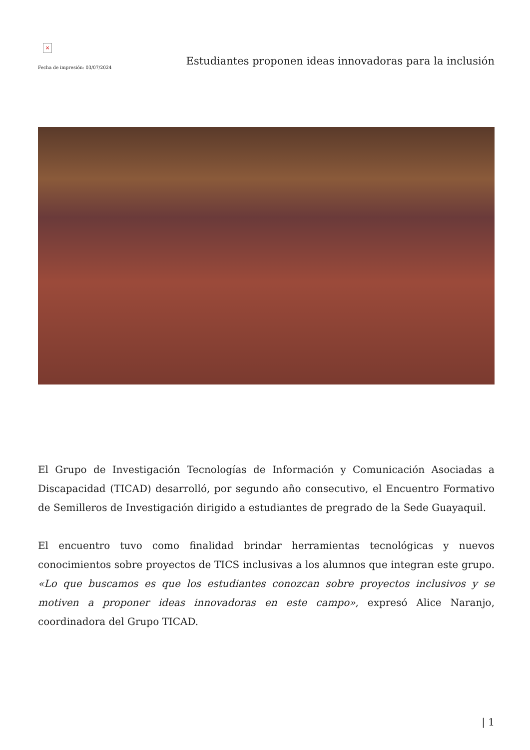×
Fecha de impresión: 03/07/2024
Estudiantes proponen ideas innovadoras para la inclusión
El Grupo de Investigación Tecnologías de Información y Comunicación Asociadas a Discapacidad (TICAD) desarrolló, por segundo año consecutivo, el Encuentro Formativo de Semilleros de Investigación dirigido a estudiantes de pregrado de la Sede Guayaquil.
El encuentro tuvo como finalidad brindar herramientas tecnológicas y nuevos conocimientos sobre proyectos de TICS inclusivas a los alumnos que integran este grupo. «Lo que buscamos es que los estudiantes conozcan sobre proyectos inclusivos y se motiven a proponer ideas innovadoras en este campo», expresó Alice Naranjo, coordinadora del Grupo TICAD.
| 1